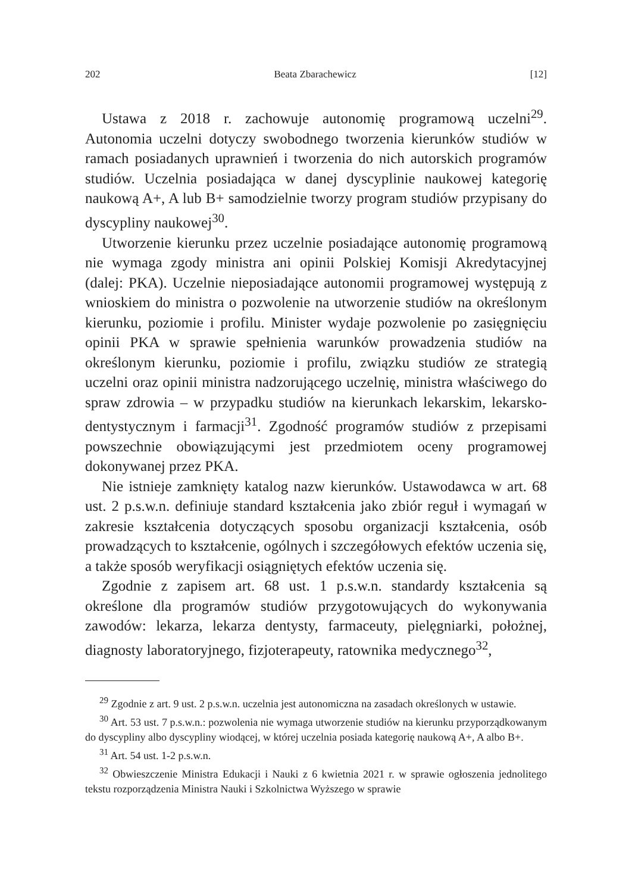202 Beata Zbarachewicz [12]
Ustawa z 2018 r. zachowuje autonomię programową uczelni<sup>29</sup>. Autonomia uczelni dotyczy swobodnego tworzenia kierunków studiów w ramach posiadanych uprawnień i tworzenia do nich autorskich programów studiów. Uczelnia posiadająca w danej dyscyplinie naukowej kategorię naukową A+, A lub B+ samodzielnie tworzy program studiów przypisany do dyscypliny naukowej<sup>30</sup>.
Utworzenie kierunku przez uczelnie posiadające autonomię programową nie wymaga zgody ministra ani opinii Polskiej Komisji Akredytacyjnej (dalej: PKA). Uczelnie nieposiadające autonomii programowej występują z wnioskiem do ministra o pozwolenie na utworzenie studiów na określonym kierunku, poziomie i profilu. Minister wydaje pozwolenie po zasięgnięciu opinii PKA w sprawie spełnienia warunków prowadzenia studiów na określonym kierunku, poziomie i profilu, związku studiów ze strategią uczelni oraz opinii ministra nadzorującego uczelnię, ministra właściwego do spraw zdrowia – w przypadku studiów na kierunkach lekarskim, lekarsko-dentystycznym i farmacji<sup>31</sup>. Zgodność programów studiów z przepisami powszechnie obowiązującymi jest przedmiotem oceny programowej dokonywanej przez PKA.
Nie istnieje zamknięty katalog nazw kierunków. Ustawodawca w art. 68 ust. 2 p.s.w.n. definiuje standard kształcenia jako zbiór reguł i wymagań w zakresie kształcenia dotyczących sposobu organizacji kształcenia, osób prowadzących to kształcenie, ogólnych i szczegółowych efektów uczenia się, a także sposób weryfikacji osiągniętych efektów uczenia się.
Zgodnie z zapisem art. 68 ust. 1 p.s.w.n. standardy kształcenia są określone dla programów studiów przygotowujących do wykonywania zawodów: lekarza, lekarza dentysty, farmaceuty, pielęgniarki, położnej, diagnosty laboratoryjnego, fizjoterapeuty, ratownika medycznego<sup>32</sup>,
<sup>29</sup> Zgodnie z art. 9 ust. 2 p.s.w.n. uczelnia jest autonomiczna na zasadach określonych w ustawie.
<sup>30</sup> Art. 53 ust. 7 p.s.w.n.: pozwolenia nie wymaga utworzenie studiów na kierunku przyporządkowanym do dyscypliny albo dyscypliny wiodącej, w której uczelnia posiada kategorię naukową A+, A albo B+.
<sup>31</sup> Art. 54 ust. 1-2 p.s.w.n.
<sup>32</sup> Obwieszczenie Ministra Edukacji i Nauki z 6 kwietnia 2021 r. w sprawie ogłoszenia jednolitego tekstu rozporządzenia Ministra Nauki i Szkolnictwa Wyższego w sprawie